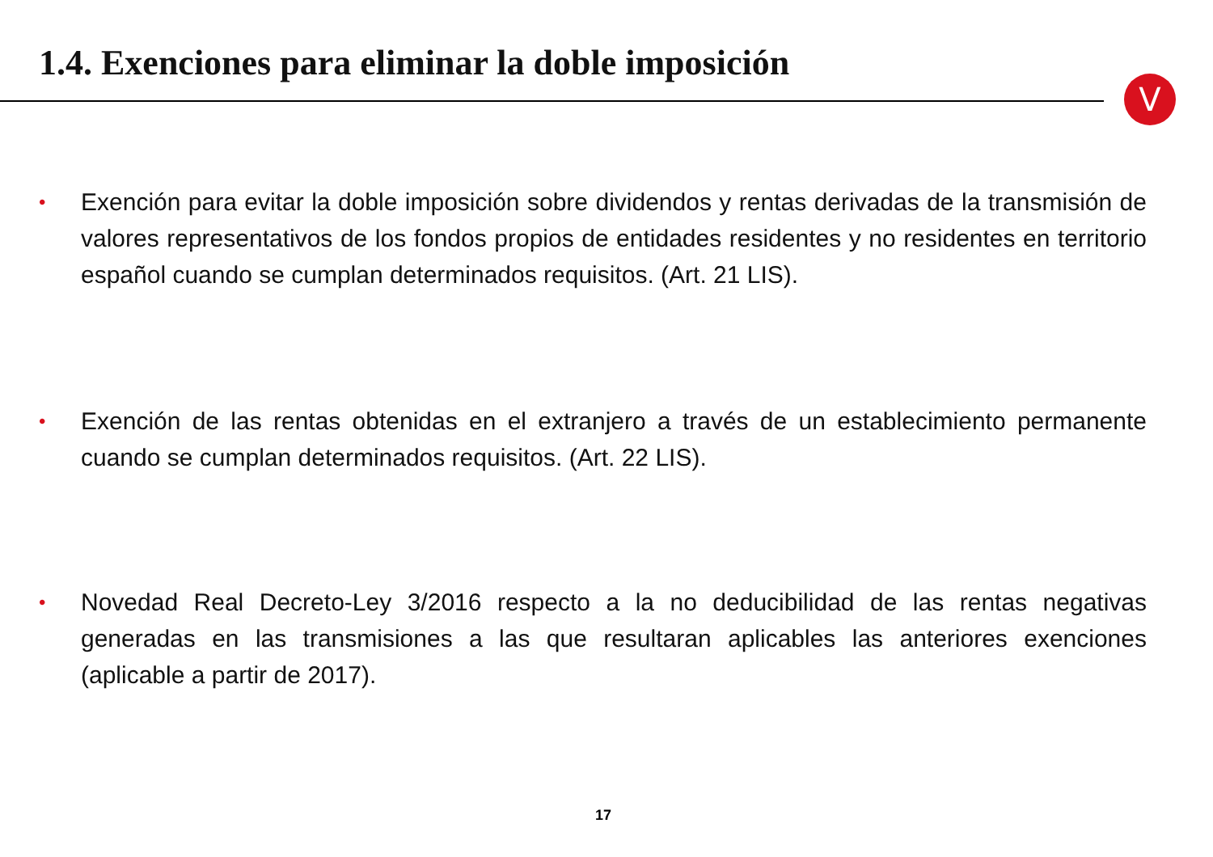1.4. Exenciones para eliminar la doble imposición
V
• Exención para evitar la doble imposición sobre dividendos y rentas derivadas de la transmisión de valores representativos de los fondos propios de entidades residentes y no residentes en territorio español cuando se cumplan determinados requisitos. (Art. 21 LIS).
• Exención de las rentas obtenidas en el extranjero a través de un establecimiento permanente cuando se cumplan determinados requisitos. (Art. 22 LIS).
• Novedad Real Decreto-Ley 3/2016 respecto a la no deducibilidad de las rentas negativas generadas en las transmisiones a las que resultaran aplicables las anteriores exenciones (aplicable a partir de 2017).
17